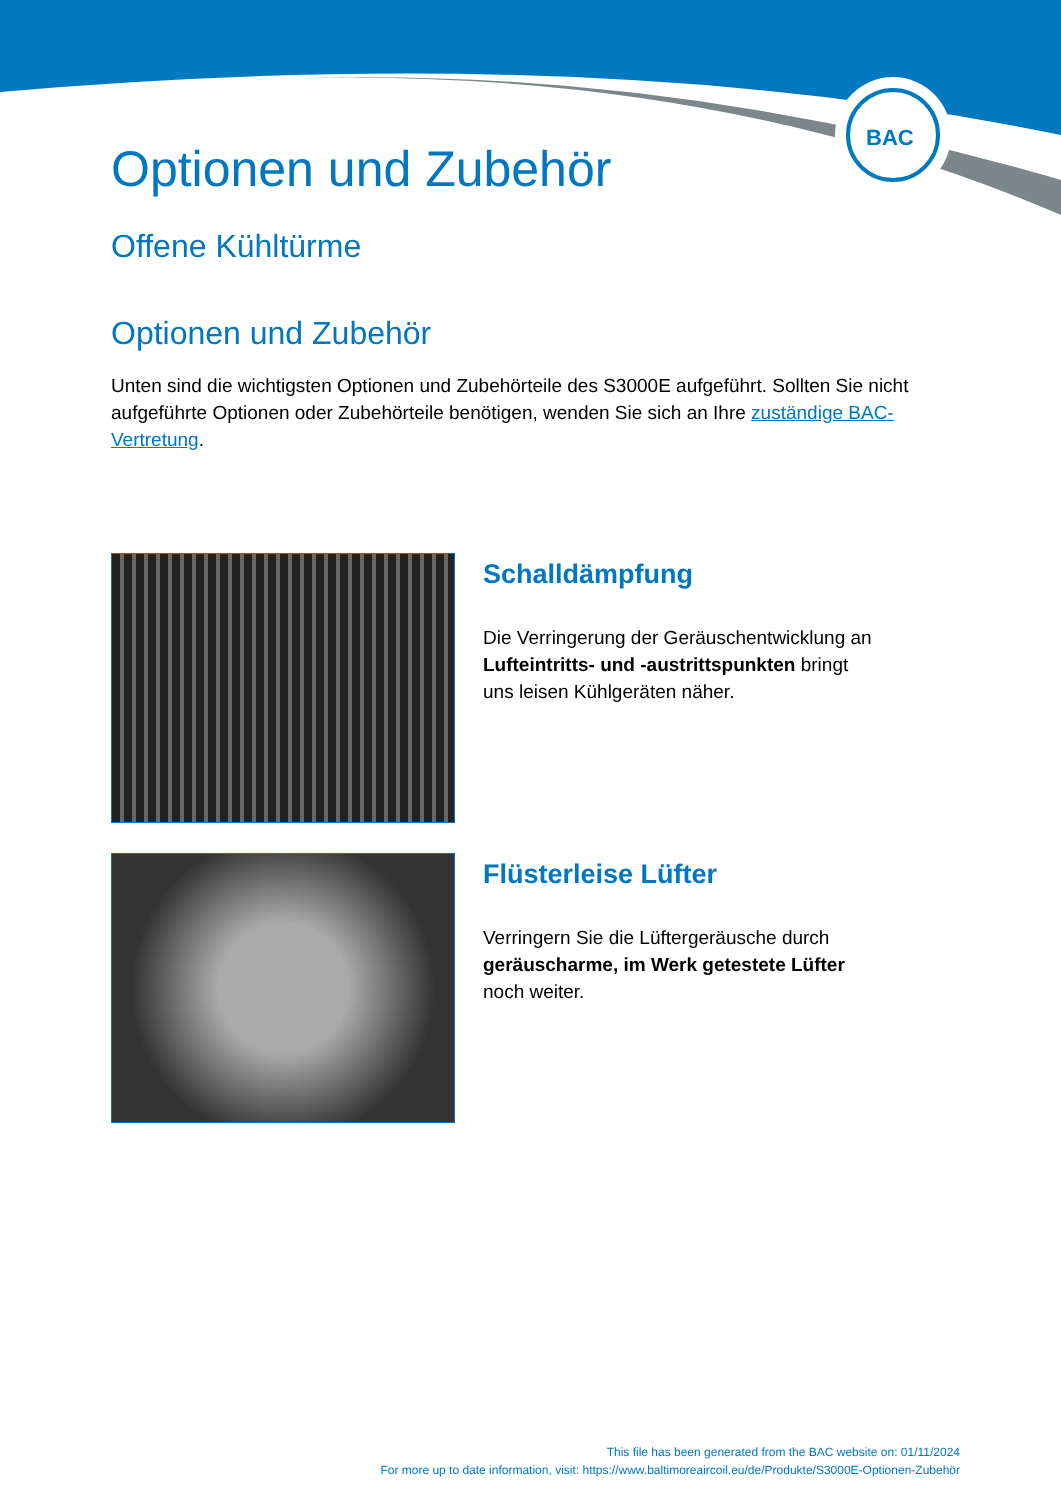BAC
Optionen und Zubehör
Offene Kühltürme
Optionen und Zubehör
Unten sind die wichtigsten Optionen und Zubehörteile des S3000E aufgeführt. Sollten Sie nicht aufgeführte Optionen oder Zubehörteile benötigen, wenden Sie sich an Ihre zuständige BAC-Vertretung.
Schalldämpfung
Die Verringerung der Geräuschentwicklung an Lufteintritts- und -austrittspunkten bringt uns leisen Kühlgeräten näher.
Flüsterleise Lüfter
Verringern Sie die Lüftergeräusche durch geräuscharme, im Werk getestete Lüfter noch weiter.
This file has been generated from the BAC website on: 01/11/2024
For more up to date information, visit: https://www.baltimoreaircoil.eu/de/Produkte/S3000E-Optionen-Zubehör